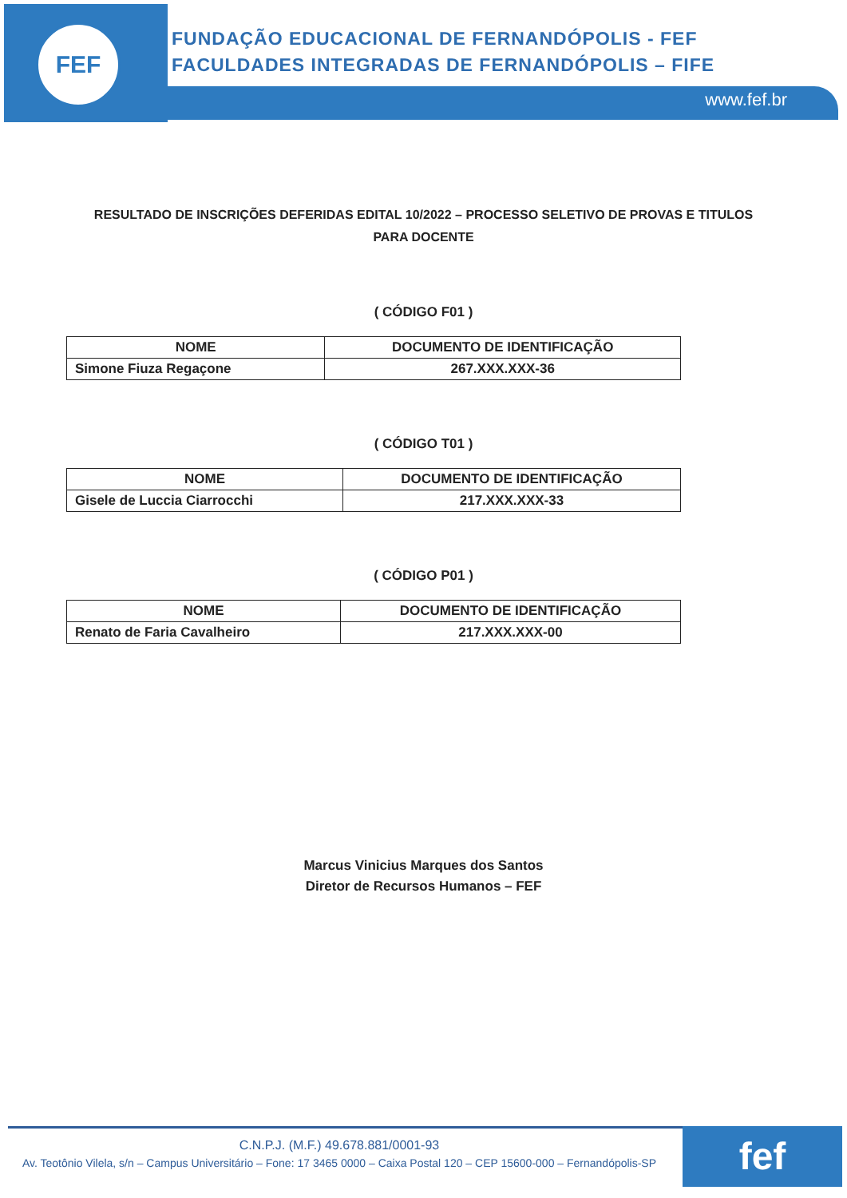FEF
FUNDAÇÃO EDUCACIONAL DE FERNANDÓPOLIS - FEF
FACULDADES INTEGRADAS DE FERNANDÓPOLIS – FIFE
www.fef.br
RESULTADO DE INSCRIÇÕES DEFERIDAS EDITAL 10/2022 – PROCESSO SELETIVO DE PROVAS E TITULOS PARA DOCENTE
( CÓDIGO F01 )
| NOME | DOCUMENTO DE IDENTIFICAÇÃO |
| --- | --- |
| Simone Fiuza Regaçone | 267.XXX.XXX-36 |
( CÓDIGO T01 )
| NOME | DOCUMENTO DE IDENTIFICAÇÃO |
| --- | --- |
| Gisele de Luccia Ciarrocchi | 217.XXX.XXX-33 |
( CÓDIGO P01 )
| NOME | DOCUMENTO DE IDENTIFICAÇÃO |
| --- | --- |
| Renato de Faria Cavalheiro | 217.XXX.XXX-00 |
Marcus Vinicius Marques dos Santos
Diretor de Recursos Humanos – FEF
C.N.P.J. (M.F.) 49.678.881/0001-93
Av. Teotônio Vilela, s/n – Campus Universitário – Fone: 17 3465 0000 – Caixa Postal 120 – CEP 15600-000 – Fernandópolis-SP
fef